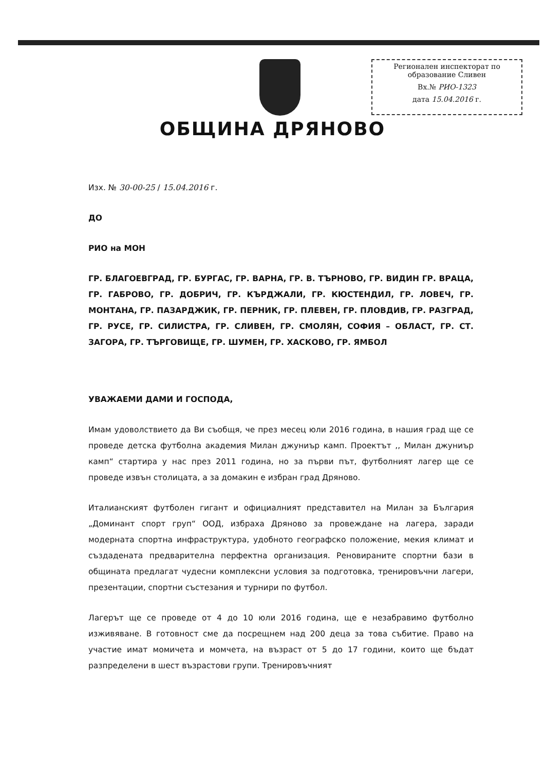Регионален инспекторат по образование Сливен
Вх.№ РИО-1323
дата 15.04.2016 г.
ОБЩИНА ДРЯНОВО
Изх. № 30-00-25 / 15.04.2016 г.
ДО
РИО на МОН
ГР. БЛАГОЕВГРАД, ГР. БУРГАС, ГР. ВАРНА, ГР. В. ТЪРНОВО, ГР. ВИДИН ГР. ВРАЦА, ГР. ГАБРОВО, ГР. ДОБРИЧ, ГР. КЪРДЖАЛИ, ГР. КЮСТЕНДИЛ, ГР. ЛОВЕЧ, ГР. МОНТАНА, ГР. ПАЗАРДЖИК, ГР. ПЕРНИК, ГР. ПЛЕВЕН, ГР. ПЛОВДИВ, ГР. РАЗГРАД, ГР. РУСЕ, ГР. СИЛИСТРА, ГР. СЛИВЕН, ГР. СМОЛЯН, СОФИЯ – ОБЛАСТ, ГР. СТ. ЗАГОРА, ГР. ТЪРГОВИЩЕ, ГР. ШУМЕН, ГР. ХАСКОВО, ГР. ЯМБОЛ
УВАЖАЕМИ ДАМИ И ГОСПОДА,
Имам удоволствието да Ви съобщя, че през месец юли 2016 година, в нашия град ще се проведе детска футболна академия Милан джуниър камп. Проектът ,, Милан джуниър камп“ стартира у нас през 2011 година, но за първи път, футболният лагер ще се проведе извън столицата, а за домакин е избран град Дряново.
Италианският футболен гигант и официалният представител на Милан за България „Доминант спорт груп“ ООД, избраха Дряново за провеждане на лагера, заради модерната спортна инфраструктура, удобното географско положение, мекия климат и създадената предварителна перфектна организация. Реновираните спортни бази в общината предлагат чудесни комплексни условия за подготовка, тренировъчни лагери, презентации, спортни състезания и турнири по футбол.
Лагерът ще се проведе от 4 до 10 юли 2016 година, ще е незабравимо футболно изживяване. В готовност сме да посрещнем над 200 деца за това събитие. Право на участие имат момичета и момчета, на възраст от 5 до 17 години, които ще бъдат разпределени в шест възрастови групи. Тренировъчният